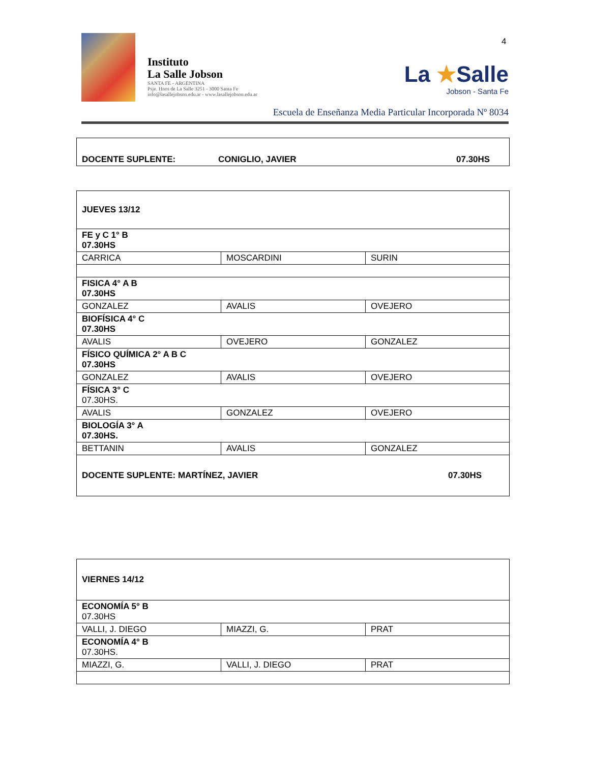4
Instituto
La Salle Jobson
SANTA FE - ARGENTINA
Psje. Hnos de La Salle 3251 - 3000 Santa Fe
info@lasallejobson.edu.ar - www.lasallejobson.edu.ar
La ★Salle
Jobson - Santa Fe
Escuela de Enseñanza Media Particular Incorporada Nº 8034
| DOCENTE SUPLENTE: CONIGLIO, JAVIER 07.30HS |
| JUEVES 13/12 | | |
| FE y C 1° B 07.30HS | | |
| CARRICA | MOSCARDINI | SURIN |
| FISICA 4° A B 07.30HS | | |
| GONZALEZ | AVALIS | OVEJERO |
| BIOFÍSICA 4° C 07.30HS | | |
| AVALIS | OVEJERO | GONZALEZ |
| FÍSICO QUÍMICA 2° A B C 07.30HS | | |
| GONZALEZ | AVALIS | OVEJERO |
| FÍSICA 3° C 07.30HS. | | |
| AVALIS | GONZALEZ | OVEJERO |
| BIOLOGÍA 3° A 07.30HS. | | |
| BETTANIN | AVALIS | GONZALEZ |
| DOCENTE SUPLENTE: MARTÍNEZ, JAVIER 07.30HS | | |
| VIERNES 14/12 | | |
| ECONOMÍA 5° B 07.30HS | | |
| VALLI, J. DIEGO | MIAZZI, G. | PRAT |
| ECONOMÍA 4° B 07.30HS. | | |
| MIAZZI, G. | VALLI, J. DIEGO | PRAT |